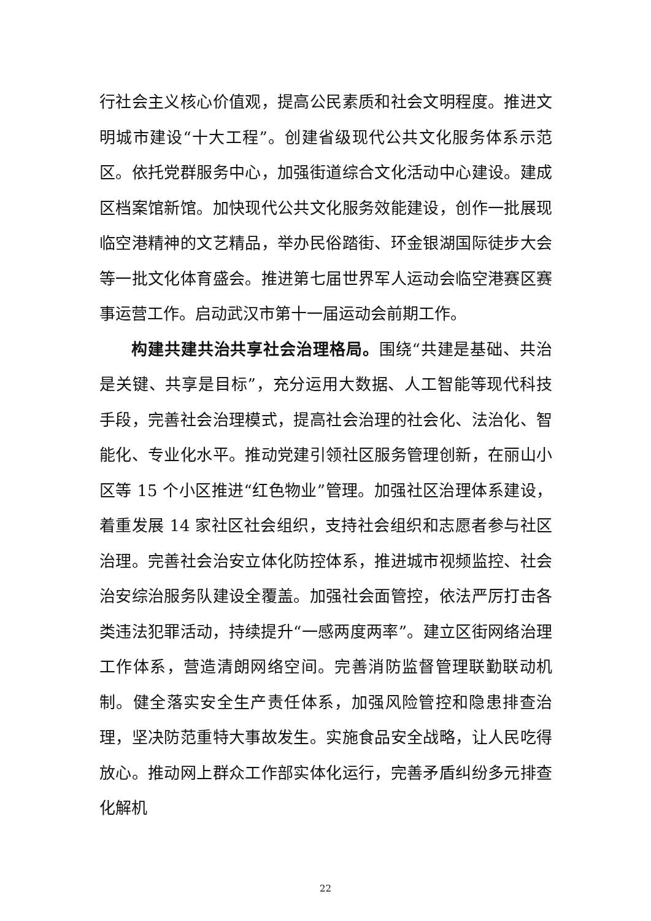行社会主义核心价值观，提高公民素质和社会文明程度。推进文明城市建设“十大工程”。创建省级现代公共文化服务体系示范区。依托党群服务中心，加强街道综合文化活动中心建设。建成区档案馆新馆。加快现代公共文化服务效能建设，创作一批展现临空港精神的文艺精品，举办民俗踏街、环金银湖国际徒步大会等一批文化体育盛会。推进第七届世界军人运动会临空港赛区赛事运营工作。启动武汉市第十一届运动会前期工作。
构建共建共治共享社会治理格局。围绕“共建是基础、共治是关键、共享是目标”，充分运用大数据、人工智能等现代科技手段，完善社会治理模式，提高社会治理的社会化、法治化、智能化、专业化水平。推动党建引领社区服务管理创新，在丽山小区等 15 个小区推进“红色物业”管理。加强社区治理体系建设，着重发展 14 家社区社会组织，支持社会组织和志愿者参与社区治理。完善社会治安立体化防控体系，推进城市视频监控、社会治安综治服务队建设全覆盖。加强社会面管控，依法严厉打击各类违法犯罪活动，持续提升“一感两度两率”。建立区街网络治理工作体系，营造清朗网络空间。完善消防监督管理联勤联动机制。健全落实安全生产责任体系，加强风险管控和隐患排查治理，坚决防范重特大事故发生。实施食品安全战略，让人民吃得放心。推动网上群众工作部实体化运行，完善矛盾纠纷多元排查化解机
22